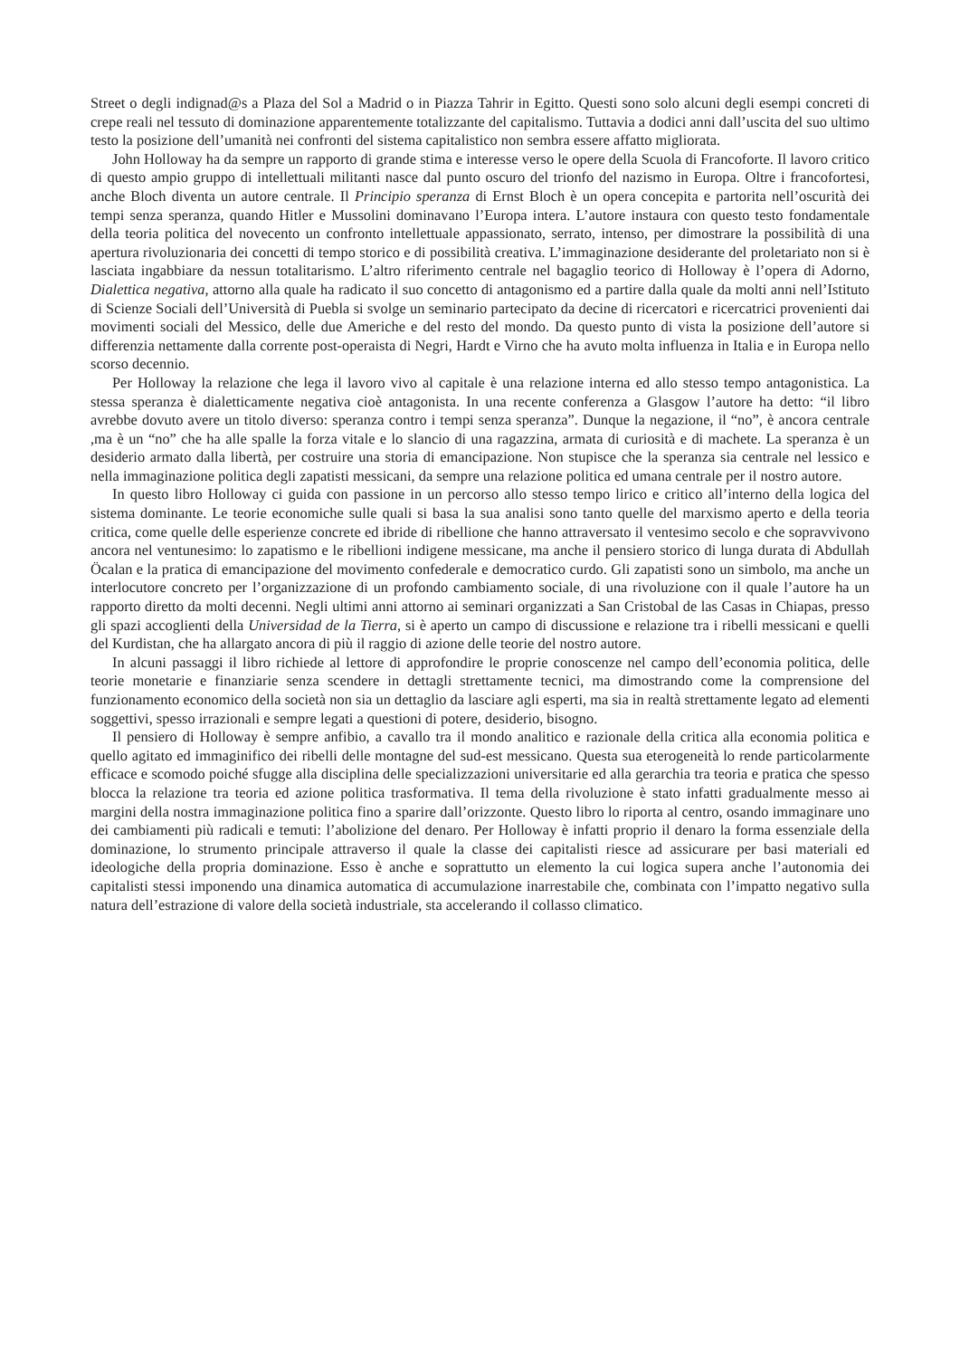Street o degli indignad@s a Plaza del Sol a Madrid o in Piazza Tahrir in Egitto. Questi sono solo alcuni degli esempi concreti di crepe reali nel tessuto di dominazione apparentemente totalizzante del capitalismo. Tuttavia a dodici anni dall’uscita del suo ultimo testo la posizione dell’umanità nei confronti del sistema capitalistico non sembra essere affatto migliorata.
John Holloway ha da sempre un rapporto di grande stima e interesse verso le opere della Scuola di Francoforte. Il lavoro critico di questo ampio gruppo di intellettuali militanti nasce dal punto oscuro del trionfo del nazismo in Europa. Oltre i francofortesi, anche Bloch diventa un autore centrale. Il Principio speranza di Ernst Bloch è un opera concepita e partorita nell’oscurità dei tempi senza speranza, quando Hitler e Mussolini dominavano l’Europa intera. L’autore instaura con questo testo fondamentale della teoria politica del novecento un confronto intellettuale appassionato, serrato, intenso, per dimostrare la possibilità di una apertura rivoluzionaria dei concetti di tempo storico e di possibilità creativa. L’immaginazione desiderante del proletariato non si è lasciata ingabbiare da nessun totalitarismo. L’altro riferimento centrale nel bagaglio teorico di Holloway è l’opera di Adorno, Dialettica negativa, attorno alla quale ha radicato il suo concetto di antagonismo ed a partire dalla quale da molti anni nell’Istituto di Scienze Sociali dell’Università di Puebla si svolge un seminario partecipato da decine di ricercatori e ricercatrici provenienti dai movimenti sociali del Messico, delle due Americhe e del resto del mondo. Da questo punto di vista la posizione dell’autore si differenzia nettamente dalla corrente post-operaista di Negri, Hardt e Virno che ha avuto molta influenza in Italia e in Europa nello scorso decennio.
Per Holloway la relazione che lega il lavoro vivo al capitale è una relazione interna ed allo stesso tempo antagonistica. La stessa speranza è dialetticamente negativa cioè antagonista. In una recente conferenza a Glasgow l’autore ha detto: “il libro avrebbe dovuto avere un titolo diverso: speranza contro i tempi senza speranza”. Dunque la negazione, il “no”, è ancora centrale ,ma è un “no” che ha alle spalle la forza vitale e lo slancio di una ragazzina, armata di curiosità e di machete. La speranza è un desiderio armato dalla libertà, per costruire una storia di emancipazione. Non stupisce che la speranza sia centrale nel lessico e nella immaginazione politica degli zapatisti messicani, da sempre una relazione politica ed umana centrale per il nostro autore.
In questo libro Holloway ci guida con passione in un percorso allo stesso tempo lirico e critico all’interno della logica del sistema dominante. Le teorie economiche sulle quali si basa la sua analisi sono tanto quelle del marxismo aperto e della teoria critica, come quelle delle esperienze concrete ed ibride di ribellione che hanno attraversato il ventesimo secolo e che sopravvivono ancora nel ventunesimo: lo zapatismo e le ribellioni indigene messicane, ma anche il pensiero storico di lunga durata di Abdullah Öcalan e la pratica di emancipazione del movimento confederale e democratico curdo. Gli zapatisti sono un simbolo, ma anche un interlocutore concreto per l’organizzazione di un profondo cambiamento sociale, di una rivoluzione con il quale l’autore ha un rapporto diretto da molti decenni. Negli ultimi anni attorno ai seminari organizzati a San Cristobal de las Casas in Chiapas, presso gli spazi accoglienti della Universidad de la Tierra, si è aperto un campo di discussione e relazione tra i ribelli messicani e quelli del Kurdistan, che ha allargato ancora di più il raggio di azione delle teorie del nostro autore.
In alcuni passaggi il libro richiede al lettore di approfondire le proprie conoscenze nel campo dell’economia politica, delle teorie monetarie e finanziarie senza scendere in dettagli strettamente tecnici, ma dimostrando come la comprensione del funzionamento economico della società non sia un dettaglio da lasciare agli esperti, ma sia in realtà strettamente legato ad elementi soggettivi, spesso irrazionali e sempre legati a questioni di potere, desiderio, bisogno.
Il pensiero di Holloway è sempre anfibio, a cavallo tra il mondo analitico e razionale della critica alla economia politica e quello agitato ed immaginifico dei ribelli delle montagne del sud-est messicano. Questa sua eterogeneità lo rende particolarmente efficace e scomodo poiché sfugge alla disciplina delle specializzazioni universitarie ed alla gerarchia tra teoria e pratica che spesso blocca la relazione tra teoria ed azione politica trasformativa. Il tema della rivoluzione è stato infatti gradualmente messo ai margini della nostra immaginazione politica fino a sparire dall’orizzonte. Questo libro lo riporta al centro, osando immaginare uno dei cambiamenti più radicali e temuti: l’abolizione del denaro. Per Holloway è infatti proprio il denaro la forma essenziale della dominazione, lo strumento principale attraverso il quale la classe dei capitalisti riesce ad assicurare per basi materiali ed ideologiche della propria dominazione. Esso è anche e soprattutto un elemento la cui logica supera anche l’autonomia dei capitalisti stessi imponendo una dinamica automatica di accumulazione inarrestabile che, combinata con l’impatto negativo sulla natura dell’estrazione di valore della società industriale, sta accelerando il collasso climatico.